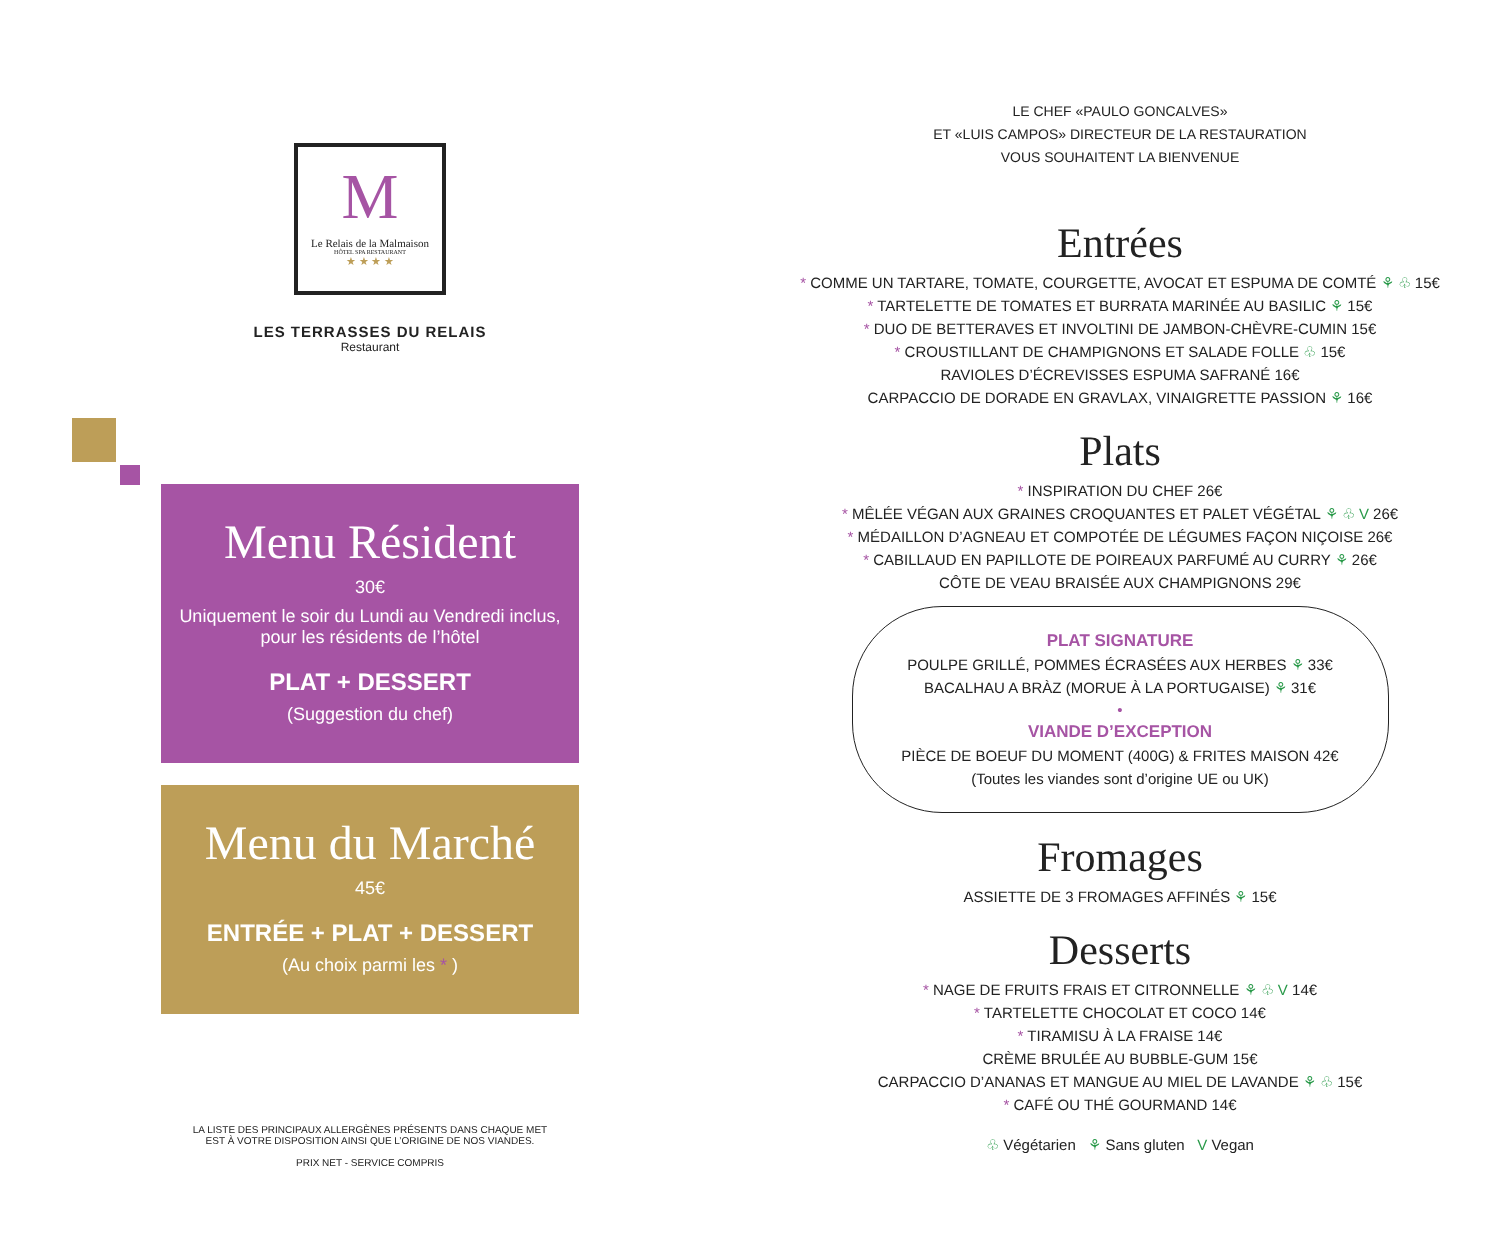M
Le Relais de la Malmaison
HÔTEL SPA RESTAURANT
★ ★ ★ ★
LES TERRASSES DU RELAIS
Restaurant
Menu Résident
30€
Uniquement le soir du Lundi au Vendredi inclus,
pour les résidents de l’hôtel
PLAT + DESSERT
(Suggestion du chef)
Menu du Marché
45€
ENTRÉE + PLAT + DESSERT
(Au choix parmi les * )
LA LISTE DES PRINCIPAUX ALLERGÈNES PRÉSENTS DANS CHAQUE MET
EST À VOTRE DISPOSITION AINSI QUE L’ORIGINE DE NOS VIANDES.
PRIX NET - SERVICE COMPRIS
LE CHEF «PAULO GONCALVES»
ET «LUIS CAMPOS» DIRECTEUR DE LA RESTAURATION
VOUS SOUHAITENT LA BIENVENUE
Entrées
* COMME UN TARTARE, TOMATE, COURGETTE, AVOCAT ET ESPUMA DE COMTÉ ⚘ ♧ 15€
* TARTELETTE DE TOMATES ET BURRATA MARINÉE AU BASILIC ⚘ 15€
* DUO DE BETTERAVES ET INVOLTINI DE JAMBON-CHÈVRE-CUMIN 15€
* CROUSTILLANT DE CHAMPIGNONS ET SALADE FOLLE ♧ 15€
RAVIOLES D’ÉCREVISSES ESPUMA SAFRANÉ 16€
CARPACCIO DE DORADE EN GRAVLAX, VINAIGRETTE PASSION ⚘ 16€
Plats
* INSPIRATION DU CHEF 26€
* MÊLÉE VÉGAN AUX GRAINES CROQUANTES ET PALET VÉGÉTAL ⚘ ♧ V 26€
* MÉDAILLON D’AGNEAU ET COMPOTÉE DE LÉGUMES FAÇON NIÇOISE 26€
* CABILLAUD EN PAPILLOTE DE POIREAUX PARFUMÉ AU CURRY ⚘ 26€
CÔTE DE VEAU BRAISÉE AUX CHAMPIGNONS 29€
PLAT SIGNATURE
POULPE GRILLÉ, POMMES ÉCRASÉES AUX HERBES ⚘ 33€
BACALHAU A BRÀZ (MORUE À LA PORTUGAISE) ⚘ 31€
•
VIANDE D’EXCEPTION
PIÈCE DE BOEUF DU MOMENT (400G) & FRITES MAISON 42€
(Toutes les viandes sont d’origine UE ou UK)
Fromages
ASSIETTE DE 3 FROMAGES AFFINÉS ⚘ 15€
Desserts
* NAGE DE FRUITS FRAIS ET CITRONNELLE ⚘ ♧ V 14€
* TARTELETTE CHOCOLAT ET COCO 14€
* TIRAMISU À LA FRAISE 14€
CRÈME BRULÉE AU BUBBLE-GUM 15€
CARPACCIO D’ANANAS ET MANGUE AU MIEL DE LAVANDE ⚘ ♧ 15€
* CAFÉ OU THÉ GOURMAND 14€
♧ Végétarien ⚘ Sans gluten V Vegan